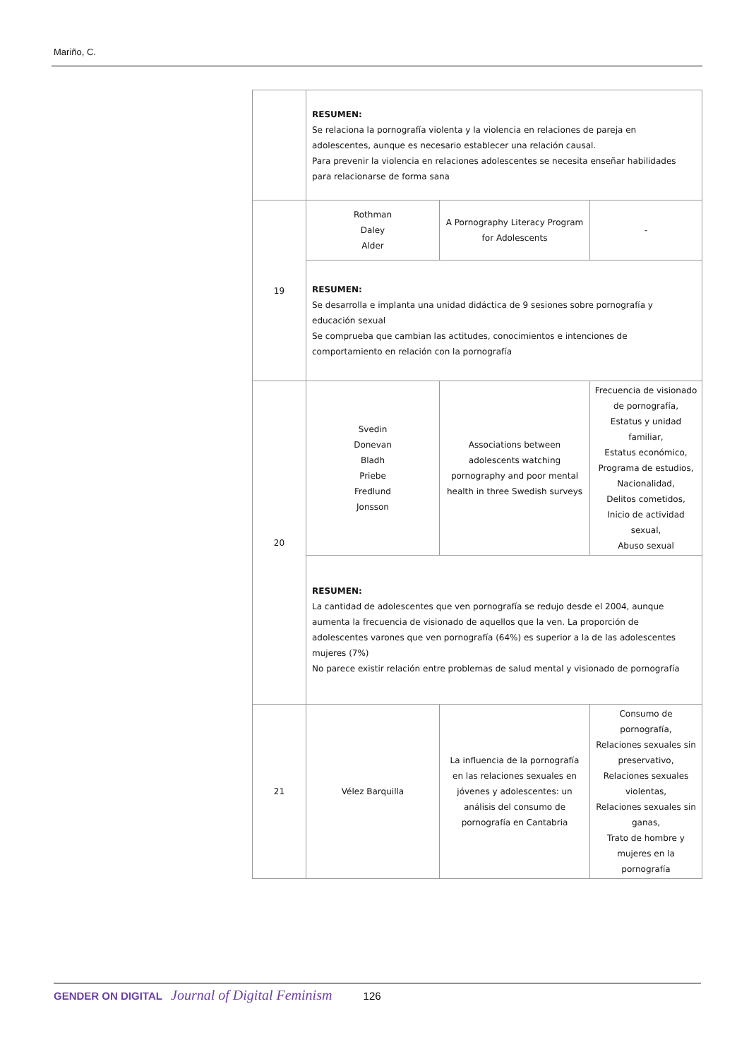Mariño, C.
| | RESUMEN: Se relaciona la pornografía violenta y la violencia en relaciones de pareja en adolescentes, aunque es necesario establecer una relación causal. Para prevenir la violencia en relaciones adolescentes se necesita enseñar habilidades para relacionarse de forma sana | | |
| 19 | Rothman Daley Alder | A Pornography Literacy Program for Adolescents | - |
| | RESUMEN: Se desarrolla e implanta una unidad didáctica de 9 sesiones sobre pornografía y educación sexual Se comprueba que cambian las actitudes, conocimientos e intenciones de comportamiento en relación con la pornografía | | |
| 20 | Svedin Donevan Bladh Priebe Fredlund Jonsson | Associations between adolescents watching pornography and poor mental health in three Swedish surveys | Frecuencia de visionado de pornografía, Estatus y unidad familiar, Estatus económico, Programa de estudios, Nacionalidad, Delitos cometidos, Inicio de actividad sexual, Abuso sexual |
| | RESUMEN: La cantidad de adolescentes que ven pornografía se redujo desde el 2004, aunque aumenta la frecuencia de visionado de aquellos que la ven. La proporción de adolescentes varones que ven pornografía (64%) es superior a la de las adolescentes mujeres (7%) No parece existir relación entre problemas de salud mental y visionado de pornografía | | |
| 21 | Vélez Barquilla | La influencia de la pornografía en las relaciones sexuales en jóvenes y adolescentes: un análisis del consumo de pornografía en Cantabria | Consumo de pornografía, Relaciones sexuales sin preservativo, Relaciones sexuales violentas, Relaciones sexuales sin ganas, Trato de hombre y mujeres en la pornografía |
GENDER ON DIGITAL Journal of Digital Feminism 126